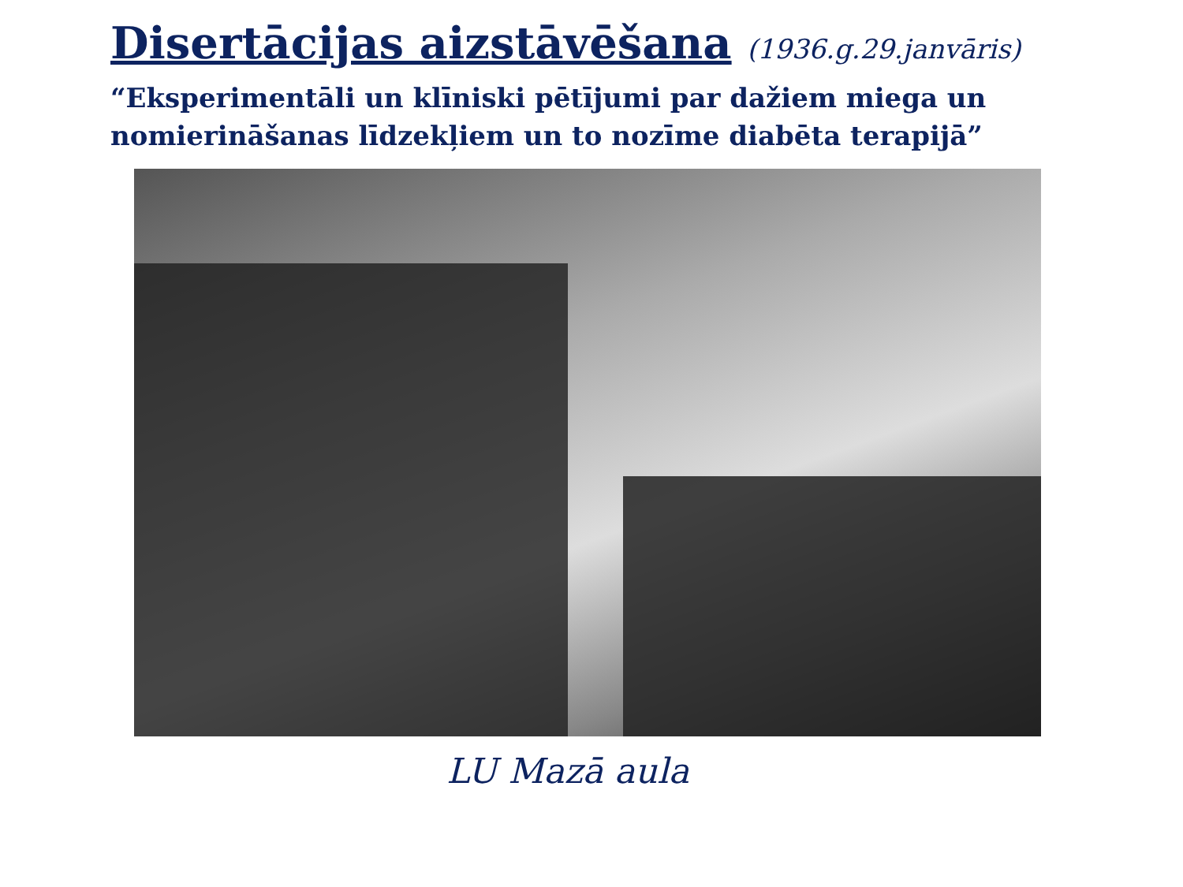Disertācijas aizstāvēšana (1936.g.29.janvāris)
“Eksperimentāli un klīniski pētījumi par dažiem miega un nomierināšanas līdzekļiem un to nozīme diabēta terapijā”
LU Mazā aula